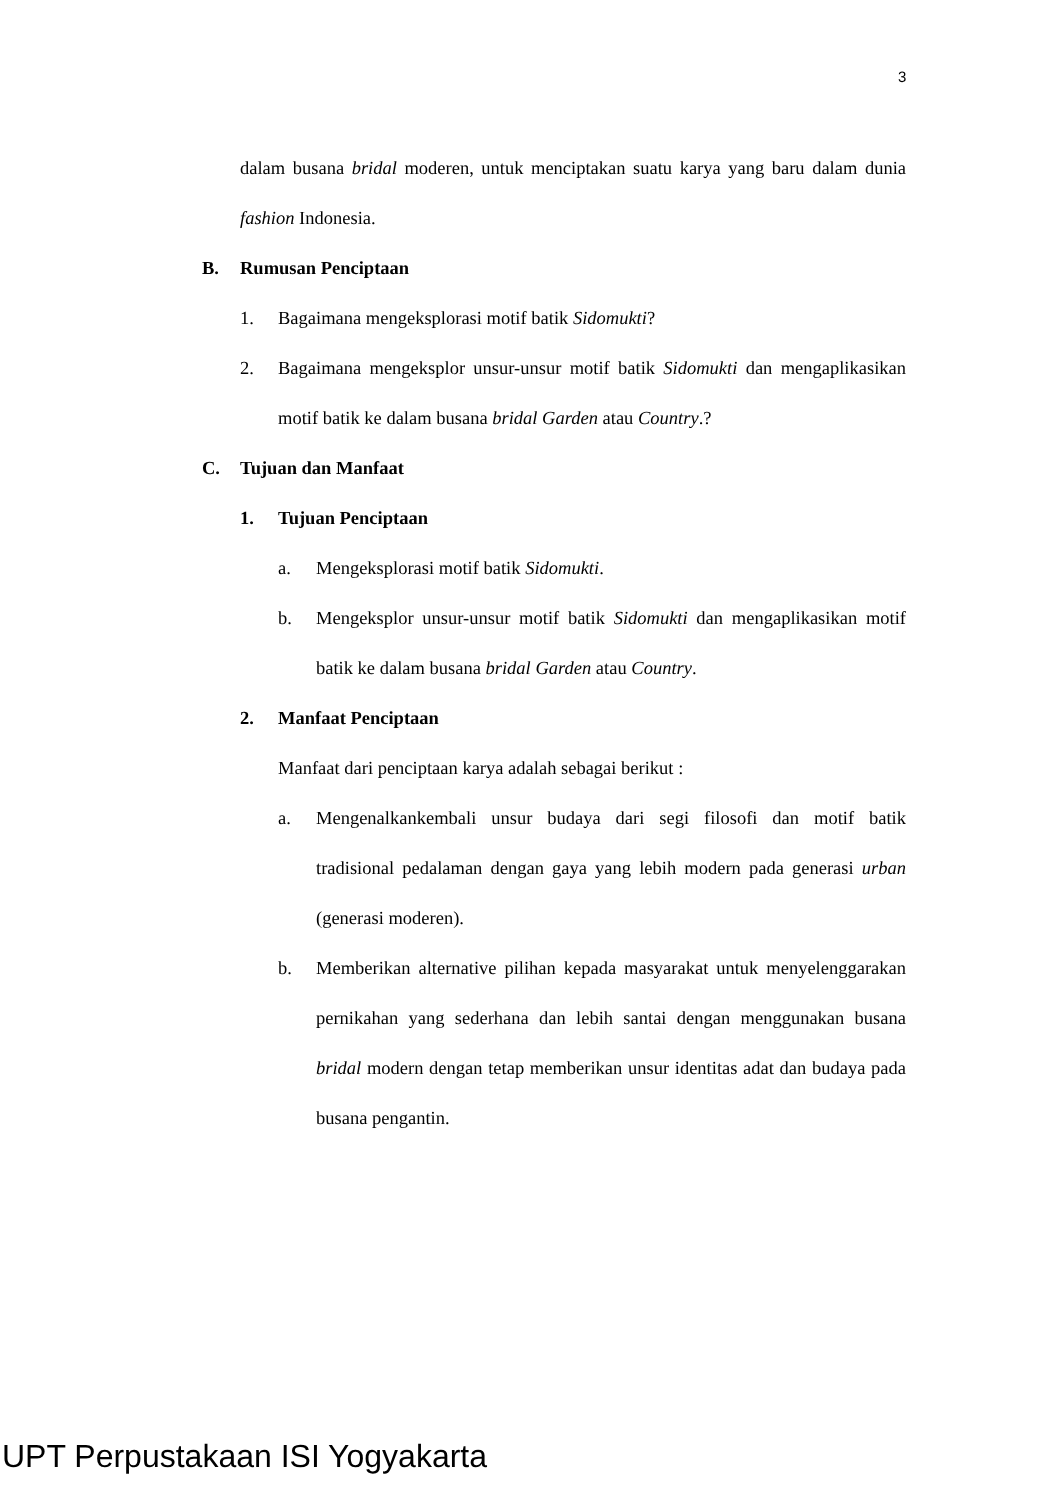3
dalam busana bridal moderen, untuk menciptakan suatu karya yang baru dalam dunia fashion Indonesia.
B. Rumusan Penciptaan
1. Bagaimana mengeksplorasi motif batik Sidomukti?
2. Bagaimana mengeksplor unsur-unsur motif batik Sidomukti dan mengaplikasikan motif batik ke dalam busana bridal Garden atau Country.?
C. Tujuan dan Manfaat
1. Tujuan Penciptaan
a. Mengeksplorasi motif batik Sidomukti.
b. Mengeksplor unsur-unsur motif batik Sidomukti dan mengaplikasikan motif batik ke dalam busana bridal Garden atau Country.
2. Manfaat Penciptaan
Manfaat dari penciptaan karya adalah sebagai berikut :
a. Mengenalkankembali unsur budaya dari segi filosofi dan motif batik tradisional pedalaman dengan gaya yang lebih modern pada generasi urban (generasi moderen).
b. Memberikan alternative pilihan kepada masyarakat untuk menyelenggarakan pernikahan yang sederhana dan lebih santai dengan menggunakan busana bridal modern dengan tetap memberikan unsur identitas adat dan budaya pada busana pengantin.
UPT Perpustakaan ISI Yogyakarta